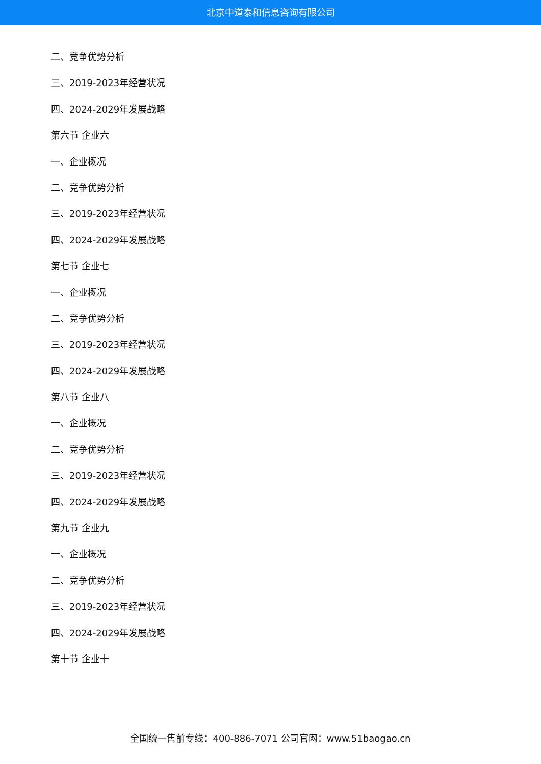北京中道泰和信息咨询有限公司
二、竞争优势分析
三、2019-2023年经营状况
四、2024-2029年发展战略
第六节 企业六
一、企业概况
二、竞争优势分析
三、2019-2023年经营状况
四、2024-2029年发展战略
第七节 企业七
一、企业概况
二、竞争优势分析
三、2019-2023年经营状况
四、2024-2029年发展战略
第八节 企业八
一、企业概况
二、竞争优势分析
三、2019-2023年经营状况
四、2024-2029年发展战略
第九节 企业九
一、企业概况
二、竞争优势分析
三、2019-2023年经营状况
四、2024-2029年发展战略
第十节 企业十
全国统一售前专线：400-886-7071 公司官网：www.51baogao.cn